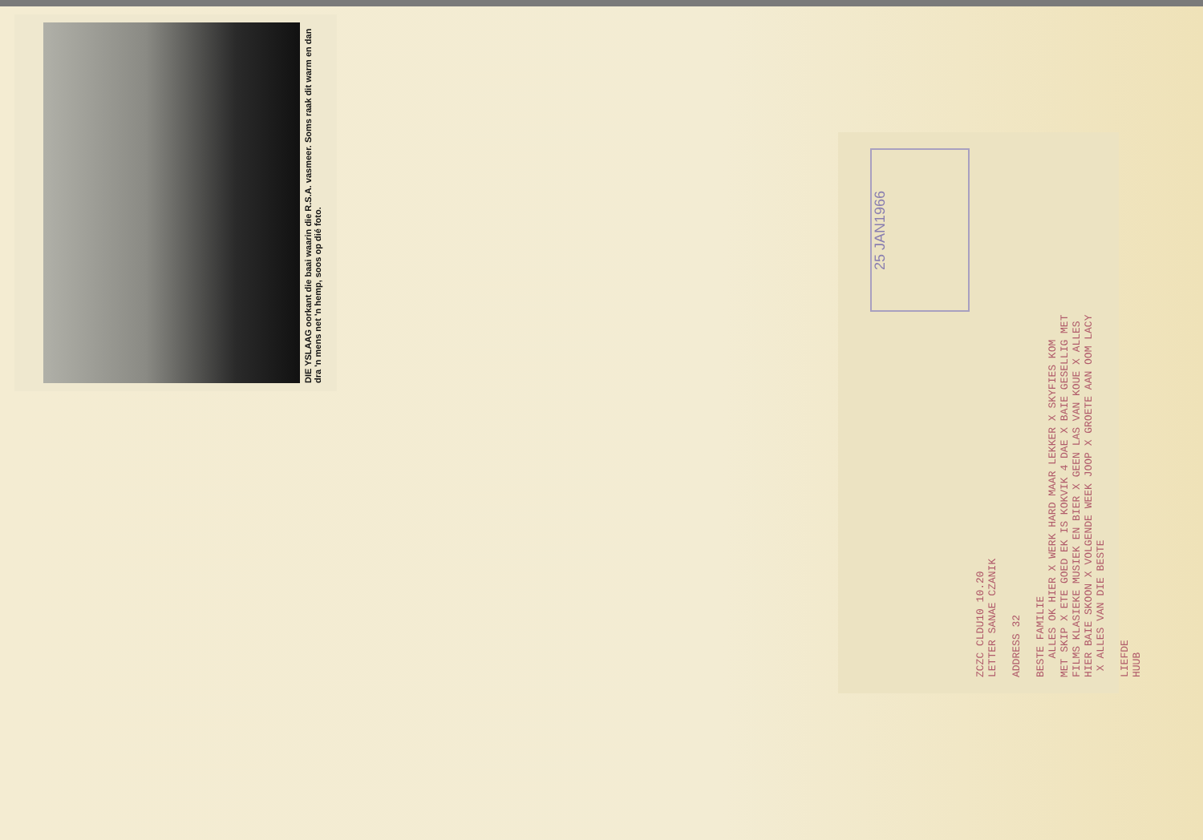DIE YSLAAG oorkant die baai waarin die R.S.A. vasmeer. Soms raak dit warm en dan dra 'n mens net 'n hemp, soos op dié foto.
25 JAN1966
ZCZC CLDU10 10.20 LETTER SANAE CZANIK ADDRESS 32 BESTE FAMILIE ALLES OK HIER X WERK HARD MAAR LEKKER X SKYFIES KOM MET SKIP X ETE GOED EK IS KOKVIK 4 DAE X BAIE GESELLIG MET FILMS KLASIEKE MUSIEK EN BIER X GEEN LAS VAN KOUE X ALLES HIER BAIE SKOON X VOLGENDE WEEK JOOP X GROETE AAN OOM LACY X ALLES VAN DIE BESTE LIEFDE HUUB